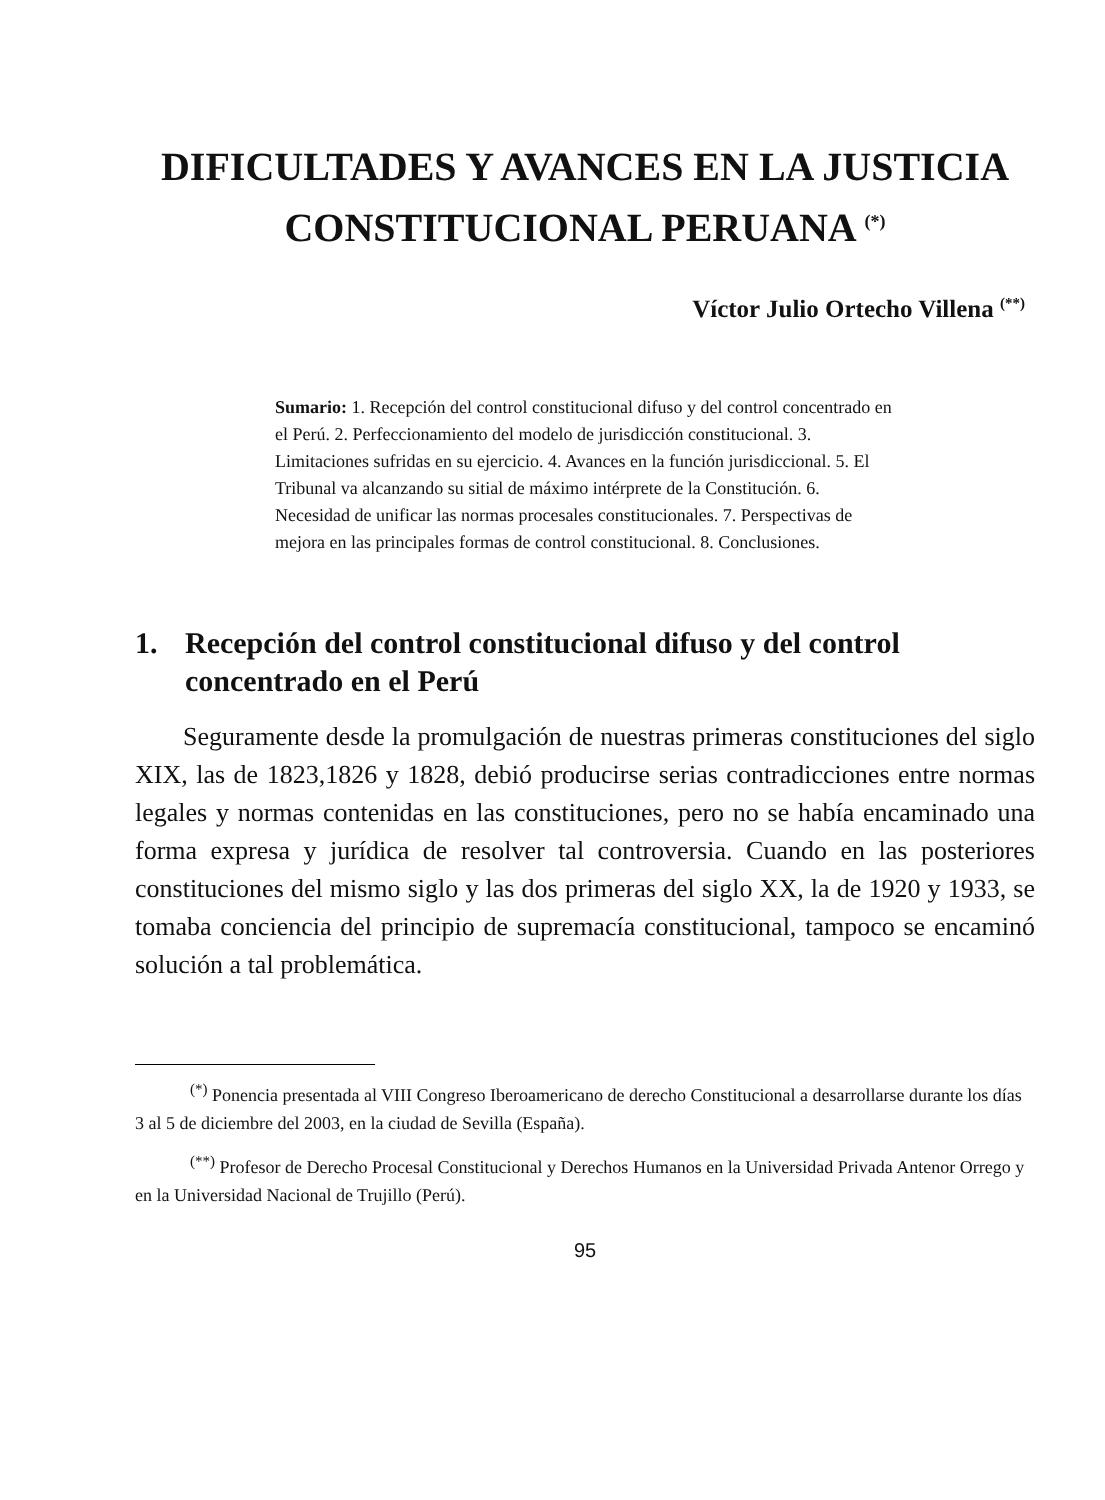DIFICULTADES Y AVANCES EN LA JUSTICIA
CONSTITUCIONAL PERUANA <sup>(*)</sup>
Víctor Julio Ortecho Villena <sup>(**)</sup>
Sumario: 1. Recepción del control constitucional difuso y del control concentrado en el Perú. 2. Perfeccionamiento del modelo de jurisdicción constitucional. 3. Limitaciones sufridas en su ejercicio. 4. Avances en la función jurisdiccional. 5. El Tribunal va alcanzando su sitial de máximo intérprete de la Constitución. 6. Necesidad de unificar las normas procesales constitucionales. 7. Perspectivas de mejora en las principales formas de control constitucional. 8. Conclusiones.
1. Recepción del control constitucional difuso y del control concentrado en el Perú
Seguramente desde la promulgación de nuestras primeras constituciones del siglo XIX, las de 1823,1826 y 1828, debió producirse serias contradicciones entre normas legales y normas contenidas en las constituciones, pero no se había encaminado una forma expresa y jurídica de resolver tal controversia. Cuando en las posteriores constituciones del mismo siglo y las dos primeras del siglo XX, la de 1920 y 1933, se tomaba conciencia del principio de supremacía constitucional, tampoco se encaminó solución a tal problemática.
<sup>(*)</sup> Ponencia presentada al VIII Congreso Iberoamericano de derecho Constitucional a desarrollarse durante los días 3 al 5 de diciembre del 2003, en la ciudad de Sevilla (España).
<sup>(**)</sup> Profesor de Derecho Procesal Constitucional y Derechos Humanos en la Universidad Privada Antenor Orrego y en la Universidad Nacional de Trujillo (Perú).
95